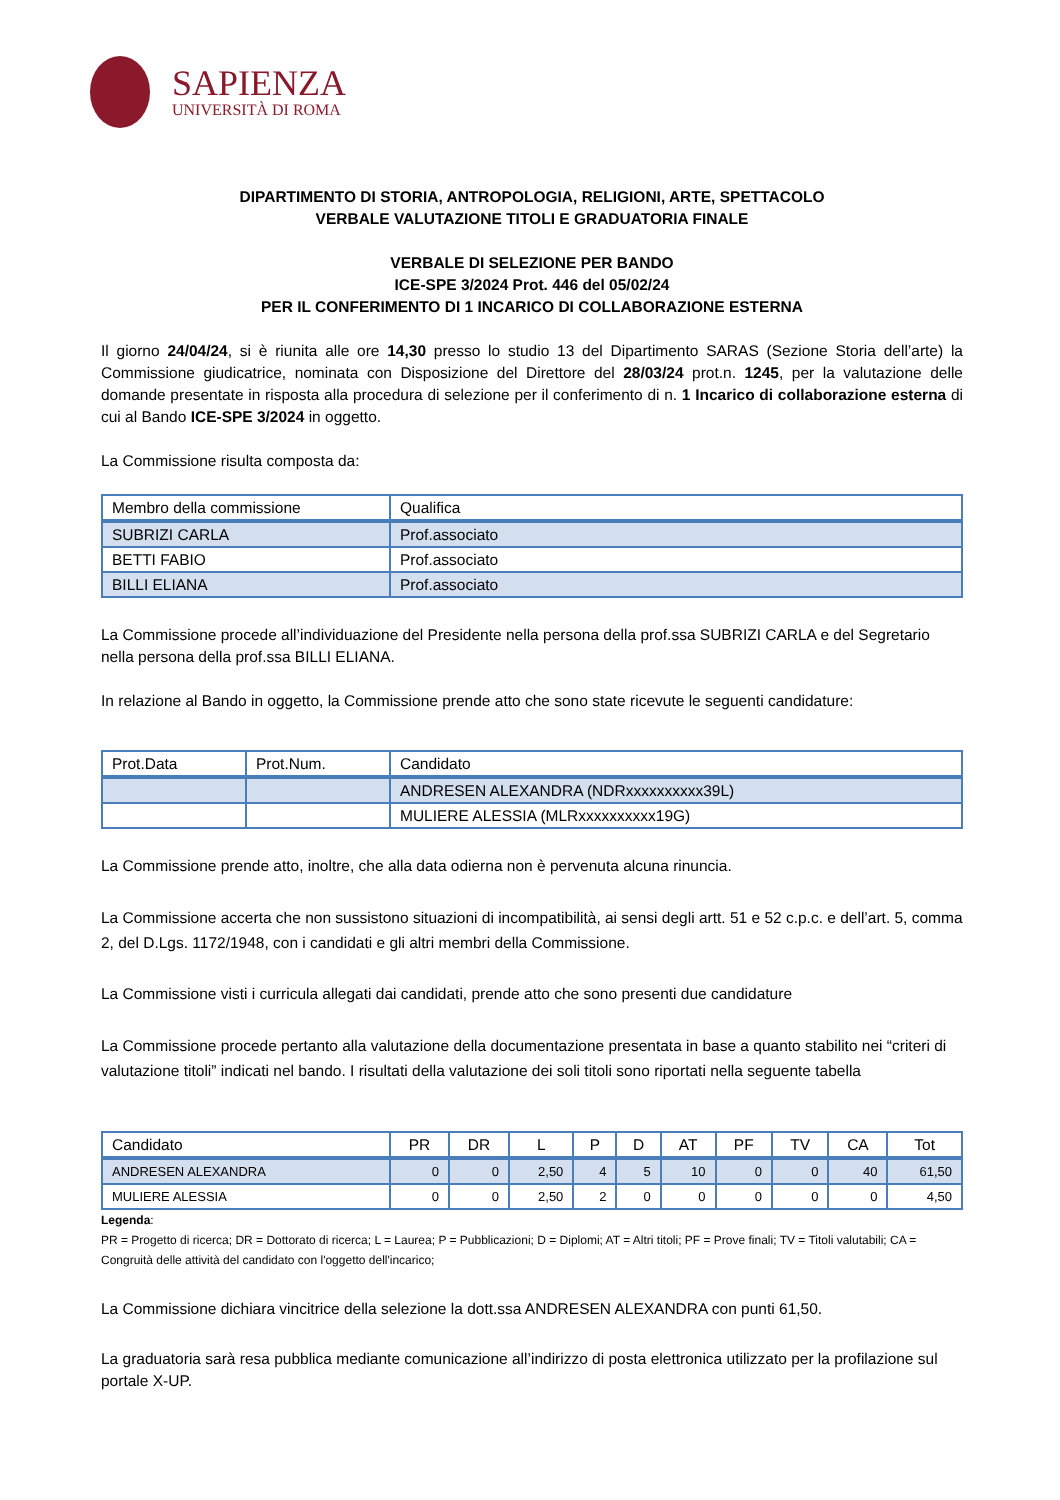SAPIENZA
UNIVERSITÀ DI ROMA
DIPARTIMENTO DI STORIA, ANTROPOLOGIA, RELIGIONI, ARTE, SPETTACOLO
VERBALE VALUTAZIONE TITOLI E GRADUATORIA FINALE
VERBALE DI SELEZIONE PER BANDO
ICE-SPE 3/2024 Prot. 446 del 05/02/24
PER IL CONFERIMENTO DI 1 INCARICO DI COLLABORAZIONE ESTERNA
Il giorno 24/04/24, si è riunita alle ore 14,30 presso lo studio 13 del Dipartimento SARAS (Sezione Storia dell’arte) la Commissione giudicatrice, nominata con Disposizione del Direttore del 28/03/24 prot.n. 1245, per la valutazione delle domande presentate in risposta alla procedura di selezione per il conferimento di n. 1 Incarico di collaborazione esterna di cui al Bando ICE-SPE 3/2024 in oggetto.
La Commissione risulta composta da:
| Membro della commissione | Qualifica |
| --- | --- |
| SUBRIZI CARLA | Prof.associato |
| BETTI FABIO | Prof.associato |
| BILLI ELIANA | Prof.associato |
La Commissione procede all’individuazione del Presidente nella persona della prof.ssa SUBRIZI CARLA e del Segretario nella persona della prof.ssa BILLI ELIANA.
In relazione al Bando in oggetto, la Commissione prende atto che sono state ricevute le seguenti candidature:
| Prot.Data | Prot.Num. | Candidato |
| --- | --- | --- |
| | | ANDRESEN ALEXANDRA (NDRxxxxxxxxxx39L) |
| | | MULIERE ALESSIA (MLRxxxxxxxxxx19G) |
La Commissione prende atto, inoltre, che alla data odierna non è pervenuta alcuna rinuncia.
La Commissione accerta che non sussistono situazioni di incompatibilità, ai sensi degli artt. 51 e 52 c.p.c. e dell’art. 5, comma 2, del D.Lgs. 1172/1948, con i candidati e gli altri membri della Commissione.
La Commissione visti i curricula allegati dai candidati, prende atto che sono presenti due candidature
La Commissione procede pertanto alla valutazione della documentazione presentata in base a quanto stabilito nei “criteri di valutazione titoli” indicati nel bando. I risultati della valutazione dei soli titoli sono riportati nella seguente tabella
| Candidato | PR | DR | L | P | D | AT | PF | TV | CA | Tot |
| --- | --- | --- | --- | --- | --- | --- | --- | --- | --- | --- |
| ANDRESEN ALEXANDRA | 0 | 0 | 2,50 | 4 | 5 | 10 | 0 | 0 | 40 | 61,50 |
| MULIERE ALESSIA | 0 | 0 | 2,50 | 2 | 0 | 0 | 0 | 0 | 0 | 4,50 |
Legenda:
PR = Progetto di ricerca; DR = Dottorato di ricerca; L = Laurea; P = Pubblicazioni; D = Diplomi; AT = Altri titoli; PF = Prove finali; TV = Titoli valutabili; CA = Congruità delle attività del candidato con l'oggetto dell'incarico;
La Commissione dichiara vincitrice della selezione la dott.ssa ANDRESEN ALEXANDRA con punti 61,50.
La graduatoria sarà resa pubblica mediante comunicazione all’indirizzo di posta elettronica utilizzato per la profilazione sul portale X-UP.